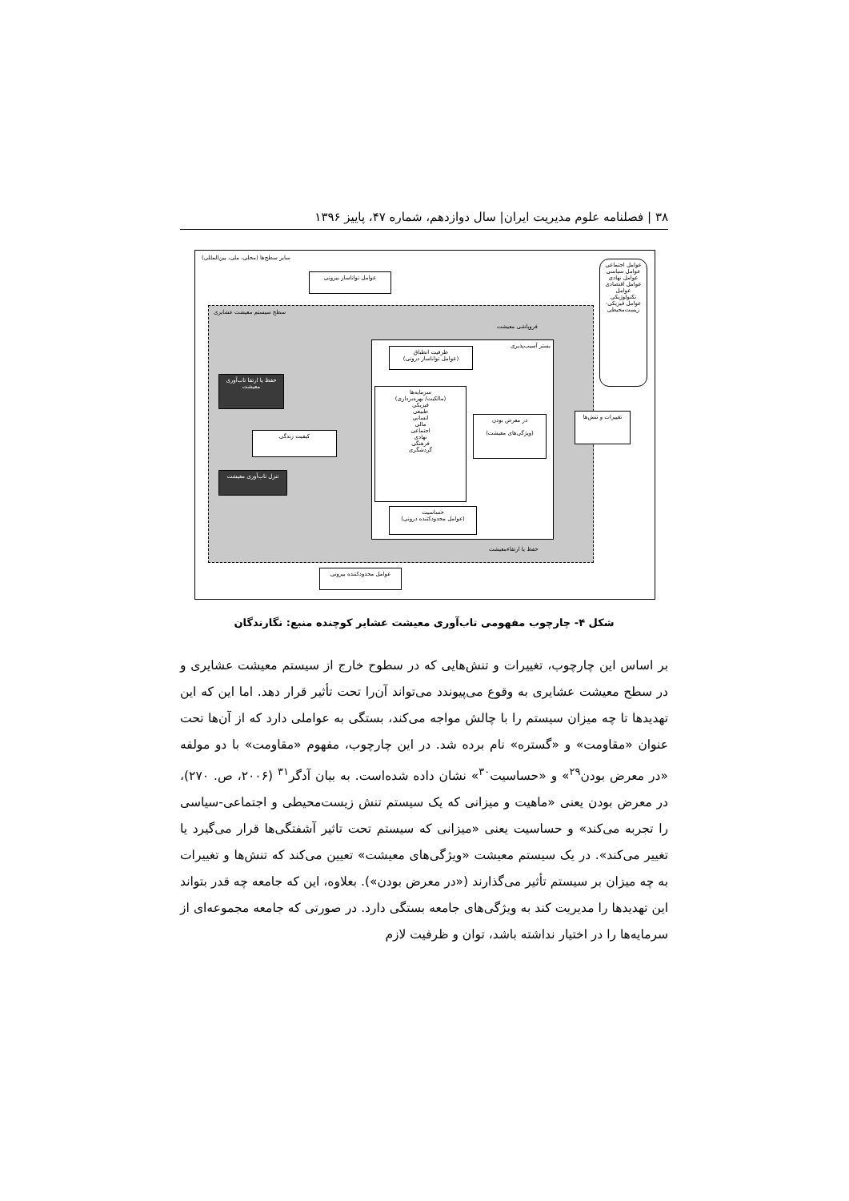۳۸ | فصلنامه علوم مدیریت ایران| سال دوازدهم، شماره ۴۷، پاییز ۱۳۹۶
سایر سطح‌ها (محلی، ملی، بین‌المللی)
سطح سیستم معیشت عشایری
فروپاشی معیشت
بستر آسیب‌پذیری
ظرفیت انطباق
(عوامل توانا‌ساز درونی)
سرمایه‌ها
(مالکیت/ بهره‌برداری)
فیزیکی
طبیعی
انسانی
مالی
اجتماعی
نهادی
فرهنگی
گردشگری
در معرض بودن
(ویژگی‌های معیشت)
حساسیت
(عوامل محدودکننده درونی)
حفظ یا ارتقا تاب‌آوری معیشت
کیفیت زندگی
تنزل تاب‌آوری معیشت
حفظ یا ارتقاءمعیشت
عوامل توانا‌ساز بیرونی
تغییرات و تنش‌ها
عوامل اجتماعی
عوامل سیاسی
عوامل نهادی
عوامل اقتصادی
عوامل تکنولوژیکی
عوامل فیزیکی- زیست‌محیطی
عوامل محدودکننده بیرونی
شکل ۴- چارچوب مفهومی تاب‌آوری معیشت عشایر کوچنده منبع: نگارندگان
بر اساس این چارچوب، تغییرات و تنش‌هایی که در سطوح خارج از سیستم معیشت عشایری و در سطح معیشت عشایری به وقوع می‌پیوندد می‌تواند آن‌را تحت تأثیر قرار دهد. اما این که این تهدیدها تا چه میزان سیستم را با چالش مواجه می‌کند، بستگی به عواملی دارد که از آن‌ها تحت عنوان «مقاومت» و «گستره» نام برده شد. در این چارچوب، مفهوم «مقاومت» با دو مولفه «در معرض بودن<sup>۲۹</sup>» و «حساسیت<sup>۳۰</sup>» نشان داده شده‌است. به بیان آدگر<sup>۳۱</sup> (۲۰۰۶، ص. ۲۷۰)، در معرض بودن یعنی «ماهیت و میزانی که یک سیستم تنش زیست‌محیطی و اجتماعی-سیاسی را تجربه می‌کند» و حساسیت یعنی «میزانی که سیستم تحت تاثیر آشفتگی‌ها قرار می‌گیرد یا تغییر می‌کند». در یک سیستم معیشت «ویژگی‌های معیشت» تعیین می‌کند که تنش‌ها و تغییرات به چه میزان بر سیستم تأثیر می‌گذارند («در معرض بودن»). بعلاوه، این که جامعه چه قدر بتواند این تهدیدها را مدیریت کند به ویژگی‌های جامعه بستگی دارد. در صورتی که جامعه مجموعه‌ای از سرمایه‌ها را در اختیار نداشته باشد، توان و ظرفیت لازم